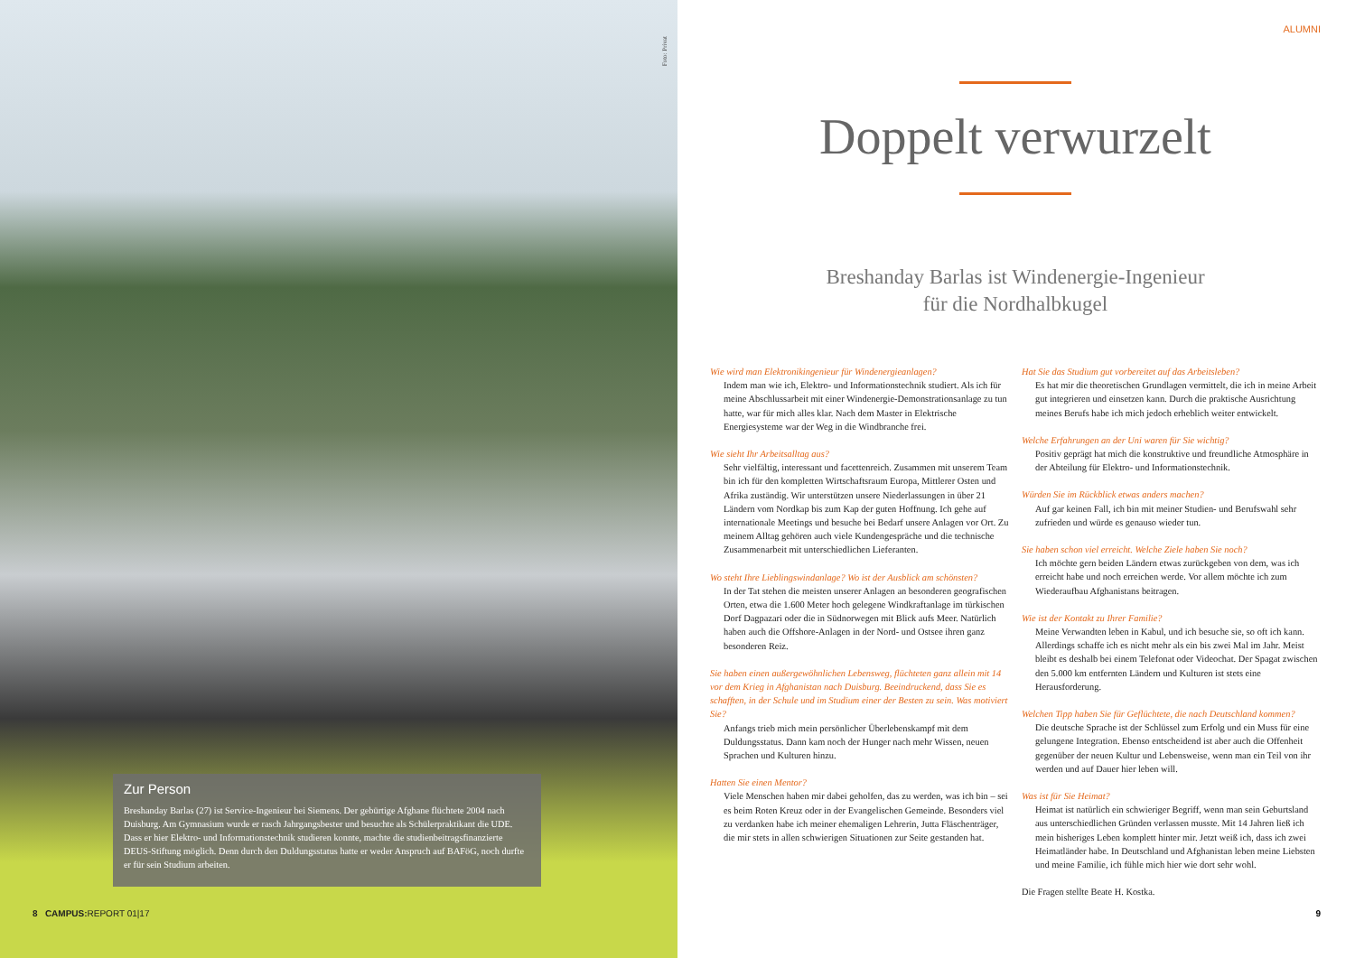Foto: Privat
Zur Person
Breshanday Barlas (27) ist Service-Ingenieur bei Siemens. Der gebürtige Afghane flüchtete 2004 nach Duisburg. Am Gymnasium wurde er rasch Jahrgangsbester und besuchte als Schülerpraktikant die UDE. Dass er hier Elektro- und Informationstechnik studieren konnte, machte die studienbeitragsfinanzierte DEUS-Stiftung möglich. Denn durch den Duldungsstatus hatte er weder Anspruch auf BAFöG, noch durfte er für sein Studium arbeiten.
8 CAMPUS: REPORT 01|17
ALUMNI
Doppelt verwurzelt
Breshanday Barlas ist Windenergie-Ingenieur
für die Nordhalbkugel
Wie wird man Elektronikingenieur für Windenergieanlagen?
Indem man wie ich, Elektro- und Informationstechnik studiert. Als ich für meine Abschlussarbeit mit einer Windenergie-Demonstrationsanlage zu tun hatte, war für mich alles klar. Nach dem Master in Elektrische Energiesysteme war der Weg in die Windbranche frei.
Wie sieht Ihr Arbeitsalltag aus?
Sehr vielfältig, interessant und facettenreich. Zusammen mit unserem Team bin ich für den kompletten Wirtschaftsraum Europa, Mittlerer Osten und Afrika zuständig. Wir unterstützen unsere Niederlassungen in über 21 Ländern vom Nordkap bis zum Kap der guten Hoffnung. Ich gehe auf internationale Meetings und besuche bei Bedarf unsere Anlagen vor Ort. Zu meinem Alltag gehören auch viele Kundengespräche und die technische Zusammenarbeit mit unterschiedlichen Lieferanten.
Wo steht Ihre Lieblingswindanlage? Wo ist der Ausblick am schönsten?
In der Tat stehen die meisten unserer Anlagen an besonderen geografischen Orten, etwa die 1.600 Meter hoch gelegene Windkraftanlage im türkischen Dorf Dagpazari oder die in Südnorwegen mit Blick aufs Meer. Natürlich haben auch die Offshore-Anlagen in der Nord- und Ostsee ihren ganz besonderen Reiz.
Sie haben einen außergewöhnlichen Lebensweg, flüchteten ganz allein mit 14 vor dem Krieg in Afghanistan nach Duisburg. Beeindruckend, dass Sie es schafften, in der Schule und im Studium einer der Besten zu sein. Was motiviert Sie?
Anfangs trieb mich mein persönlicher Überlebenskampf mit dem Duldungsstatus. Dann kam noch der Hunger nach mehr Wissen, neuen Sprachen und Kulturen hinzu.
Hatten Sie einen Mentor?
Viele Menschen haben mir dabei geholfen, das zu werden, was ich bin – sei es beim Roten Kreuz oder in der Evangelischen Gemeinde. Besonders viel zu verdanken habe ich meiner ehemaligen Lehrerin, Jutta Fläschenträger, die mir stets in allen schwierigen Situationen zur Seite gestanden hat.
Hat Sie das Studium gut vorbereitet auf das Arbeitsleben?
Es hat mir die theoretischen Grundlagen vermittelt, die ich in meine Arbeit gut integrieren und einsetzen kann. Durch die praktische Ausrichtung meines Berufs habe ich mich jedoch erheblich weiter entwickelt.
Welche Erfahrungen an der Uni waren für Sie wichtig?
Positiv geprägt hat mich die konstruktive und freundliche Atmosphäre in der Abteilung für Elektro- und Informationstechnik.
Würden Sie im Rückblick etwas anders machen?
Auf gar keinen Fall, ich bin mit meiner Studien- und Berufswahl sehr zufrieden und würde es genauso wieder tun.
Sie haben schon viel erreicht. Welche Ziele haben Sie noch?
Ich möchte gern beiden Ländern etwas zurückgeben von dem, was ich erreicht habe und noch erreichen werde. Vor allem möchte ich zum Wiederaufbau Afghanistans beitragen.
Wie ist der Kontakt zu Ihrer Familie?
Meine Verwandten leben in Kabul, und ich besuche sie, so oft ich kann. Allerdings schaffe ich es nicht mehr als ein bis zwei Mal im Jahr. Meist bleibt es deshalb bei einem Telefonat oder Videochat. Der Spagat zwischen den 5.000 km entfernten Ländern und Kulturen ist stets eine Herausforderung.
Welchen Tipp haben Sie für Geflüchtete, die nach Deutschland kommen?
Die deutsche Sprache ist der Schlüssel zum Erfolg und ein Muss für eine gelungene Integration. Ebenso entscheidend ist aber auch die Offenheit gegenüber der neuen Kultur und Lebensweise, wenn man ein Teil von ihr werden und auf Dauer hier leben will.
Was ist für Sie Heimat?
Heimat ist natürlich ein schwieriger Begriff, wenn man sein Geburtsland aus unterschiedlichen Gründen verlassen musste. Mit 14 Jahren ließ ich mein bisheriges Leben komplett hinter mir. Jetzt weiß ich, dass ich zwei Heimatländer habe. In Deutschland und Afghanistan leben meine Liebsten und meine Familie, ich fühle mich hier wie dort sehr wohl.
Die Fragen stellte Beate H. Kostka.
9